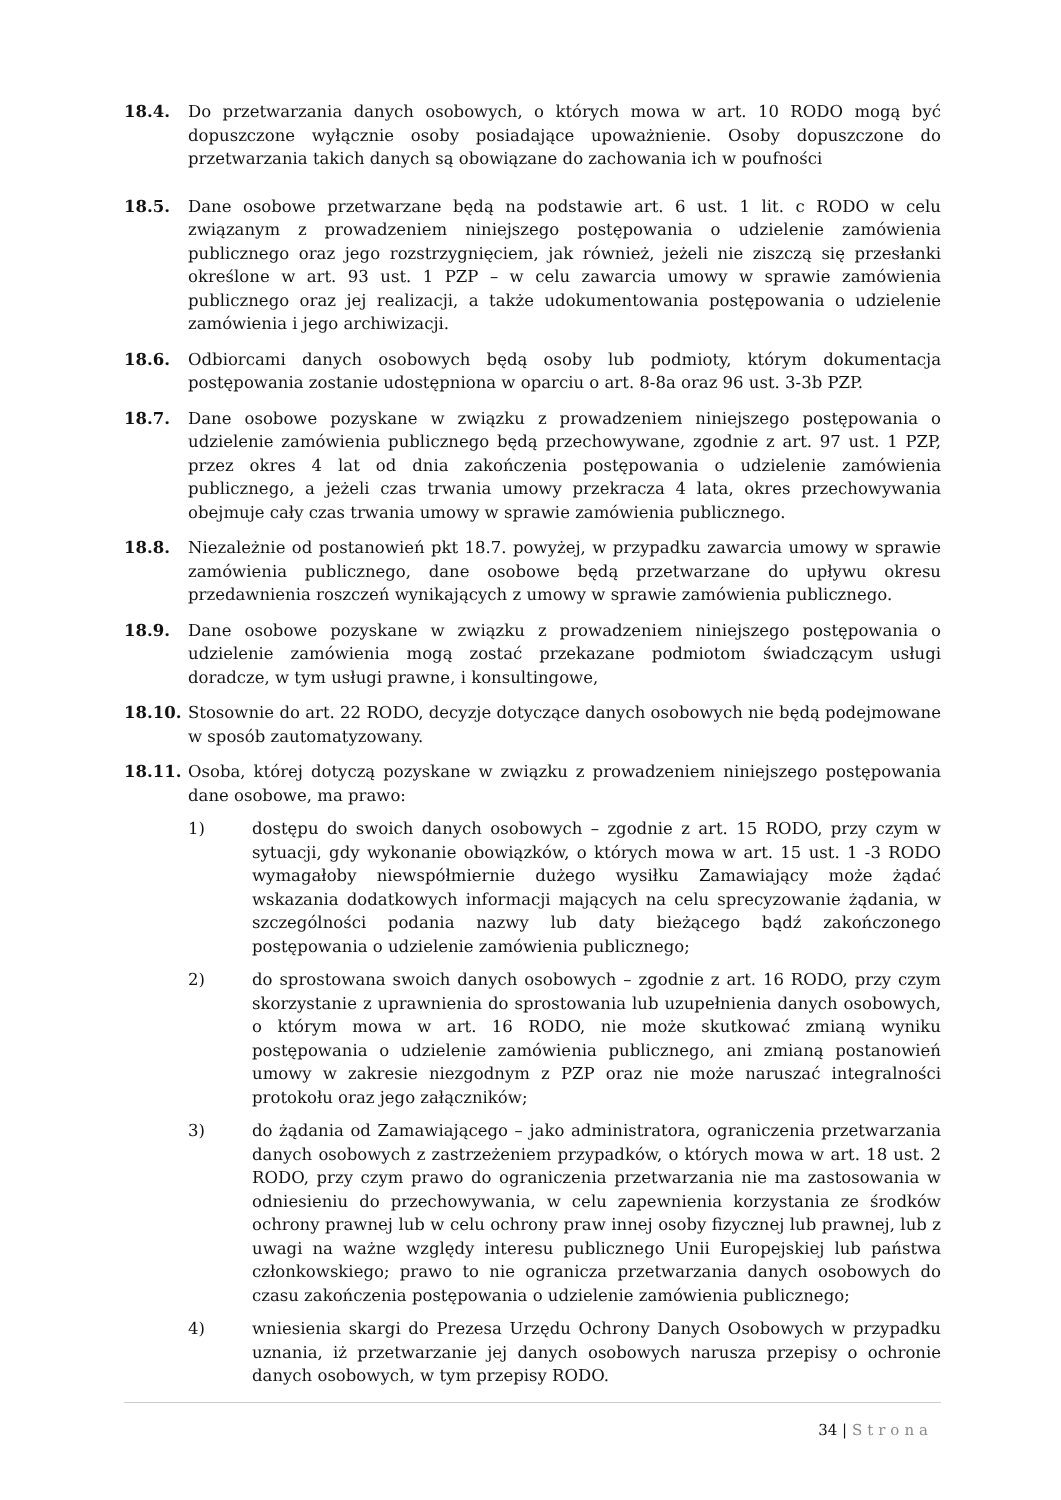18.4. Do przetwarzania danych osobowych, o których mowa w art. 10 RODO mogą być dopuszczone wyłącznie osoby posiadające upoważnienie. Osoby dopuszczone do przetwarzania takich danych są obowiązane do zachowania ich w poufności
18.5. Dane osobowe przetwarzane będą na podstawie art. 6 ust. 1 lit. c RODO w celu związanym z prowadzeniem niniejszego postępowania o udzielenie zamówienia publicznego oraz jego rozstrzygnięciem, jak również, jeżeli nie ziszczą się przesłanki określone w art. 93 ust. 1 PZP – w celu zawarcia umowy w sprawie zamówienia publicznego oraz jej realizacji, a także udokumentowania postępowania o udzielenie zamówienia i jego archiwizacji.
18.6. Odbiorcami danych osobowych będą osoby lub podmioty, którym dokumentacja postępowania zostanie udostępniona w oparciu o art. 8-8a oraz 96 ust. 3-3b PZP.
18.7. Dane osobowe pozyskane w związku z prowadzeniem niniejszego postępowania o udzielenie zamówienia publicznego będą przechowywane, zgodnie z art. 97 ust. 1 PZP, przez okres 4 lat od dnia zakończenia postępowania o udzielenie zamówienia publicznego, a jeżeli czas trwania umowy przekracza 4 lata, okres przechowywania obejmuje cały czas trwania umowy w sprawie zamówienia publicznego.
18.8. Niezależnie od postanowień pkt 18.7. powyżej, w przypadku zawarcia umowy w sprawie zamówienia publicznego, dane osobowe będą przetwarzane do upływu okresu przedawnienia roszczeń wynikających z umowy w sprawie zamówienia publicznego.
18.9. Dane osobowe pozyskane w związku z prowadzeniem niniejszego postępowania o udzielenie zamówienia mogą zostać przekazane podmiotom świadczącym usługi doradcze, w tym usługi prawne, i konsultingowe,
18.10. Stosownie do art. 22 RODO, decyzje dotyczące danych osobowych nie będą podejmowane w sposób zautomatyzowany.
18.11. Osoba, której dotyczą pozyskane w związku z prowadzeniem niniejszego postępowania dane osobowe, ma prawo:
1) dostępu do swoich danych osobowych – zgodnie z art. 15 RODO, przy czym w sytuacji, gdy wykonanie obowiązków, o których mowa w art. 15 ust. 1 -3 RODO wymagałoby niewspółmiernie dużego wysiłku Zamawiający może żądać wskazania dodatkowych informacji mających na celu sprecyzowanie żądania, w szczególności podania nazwy lub daty bieżącego bądź zakończonego postępowania o udzielenie zamówienia publicznego;
2) do sprostowana swoich danych osobowych – zgodnie z art. 16 RODO, przy czym skorzystanie z uprawnienia do sprostowania lub uzupełnienia danych osobowych, o którym mowa w art. 16 RODO, nie może skutkować zmianą wyniku postępowania o udzielenie zamówienia publicznego, ani zmianą postanowień umowy w zakresie niezgodnym z PZP oraz nie może naruszać integralności protokołu oraz jego załączników;
3) do żądania od Zamawiającego – jako administratora, ograniczenia przetwarzania danych osobowych z zastrzeżeniem przypadków, o których mowa w art. 18 ust. 2 RODO, przy czym prawo do ograniczenia przetwarzania nie ma zastosowania w odniesieniu do przechowywania, w celu zapewnienia korzystania ze środków ochrony prawnej lub w celu ochrony praw innej osoby fizycznej lub prawnej, lub z uwagi na ważne względy interesu publicznego Unii Europejskiej lub państwa członkowskiego; prawo to nie ogranicza przetwarzania danych osobowych do czasu zakończenia postępowania o udzielenie zamówienia publicznego;
4) wniesienia skargi do Prezesa Urzędu Ochrony Danych Osobowych w przypadku uznania, iż przetwarzanie jej danych osobowych narusza przepisy o ochronie danych osobowych, w tym przepisy RODO.
34 | Strona